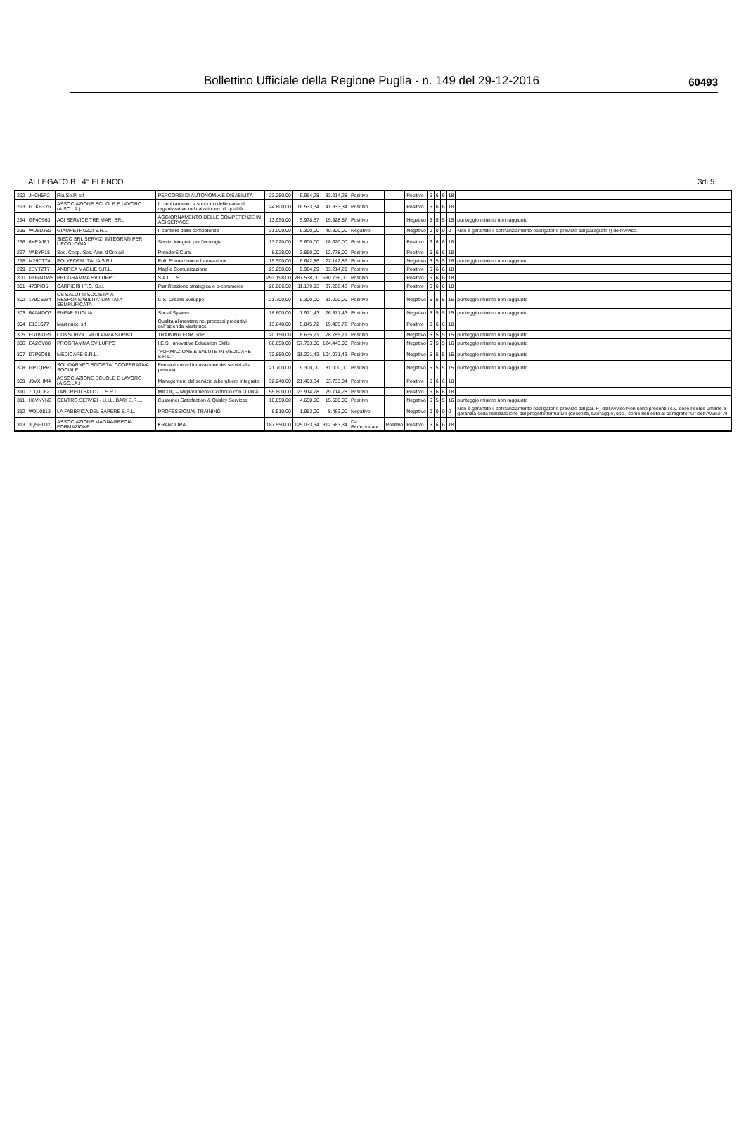Bollettino Ufficiale della Regione Puglia - n. 149 del 29-12-2016 60493
ALLEGATO B 4° ELENCO 3di 5
| 292 | JH0H5P2 | Ria.So.P. srl | PERCORSI DI AUTONOMIA E DISABILITÁ | 23.250,00 | 9.964,28 | 33.214,28 | Positivo | | Positivo | 6 | 6 | 6 | 18 | |
| 293 | GTKB3Y6 | ASSOCIAZIONE SCUOLE E LAVORO (A.SC.LA.) | Il cambiamento a supporto delle variabili organizzative nel calzaturiero di qualità | 24.800,00 | 16.533,34 | 41.333,34 | Positivo | | Positivo | 6 | 6 | 6 | 18 | |
| 294 | GF4O963 | ACI SERVICE TRE MARI SRL | AGGIORNAMENTO DELLE COMPETENZE IN ACI SERVICE | 13.950,00 | 5.978,57 | 19.928,57 | Positivo | | Negativo | 5 | 5 | 5 | 15 | punteggio minimo non raggiunto |
| 295 | WD6DJB3 | GIAMPETRUZZI S.R.L. | Il cantiere delle competenze | 31.000,00 | 9.300,00 | 40.300,00 | Negativo | | Negativo | 0 | 0 | 0 | 0 | Non è garantito il cofinanziamento obbligatorio previsto dal paragrafo f) dell'Avviso. |
| 296 | 6YRAJ81 | SIECO SRL SERVIZI INTEGRATI PER L'ECOLOGIA | Servizi integrati per l'ecologia | 13.020,00 | 5.600,00 | 18.620,00 | Positivo | | Positivo | 6 | 6 | 6 | 18 | |
| 297 | VABYF18 | Soc. Coop. Soc. Anni d'Oro arl | PrenderSiCura | 8.928,00 | 3.850,00 | 12.778,00 | Positivo | | Positivo | 6 | 6 | 6 | 18 | |
| 298 | M29DT74 | POLYFORM ITALIA S.R.L. | Poli. Formazione e Innovazione | 15.500,00 | 6.642,86 | 22.142,86 | Positivo | | Negativo | 6 | 5 | 5 | 16 | punteggio minimo non raggiunto |
| 299 | 2EYTZT7 | ANDREA MAGLIE S.R.L. | Maglie Comunicazione | 23.250,00 | 9.964,29 | 33.214,29 | Positivo | | Positivo | 6 | 6 | 6 | 18 | |
| 300 | GURNTW5 | PROGRAMMA SVILUPPO | S.A.L.U.S. | 293.198,00 | 287.538,00 | 580.736,00 | Positivo | | Positivo | 6 | 6 | 6 | 18 | |
| 301 | 473PIO5 | CARRIERI I.T.C. S.r.l. | Pianificazione strategica e e-commerce | 26.086,50 | 11.179,93 | 37.266,43 | Positivo | | Positivo | 6 | 6 | 6 | 18 | |
| 302 | 179CSW4 | CS SALOTTI SOCIETA' A RESPONSABILITA' LIMITATA SEMPLIFICATA | C.S. Creare Sviluppo | 21.700,00 | 9.300,00 | 31.000,00 | Positivo | | Negativo | 6 | 5 | 5 | 16 | punteggio minimo non raggiunto |
| 303 | BAN4DO3 | ENFAP PUGLIA | Social System | 18.600,00 | 7.971,43 | 26.571,43 | Positivo | | Negativo | 5 | 5 | 5 | 15 | punteggio minimo non raggiunto |
| 304 | E131S77 | Martinucci srl | Qualità alimentare nei processi produttivi dell'azienda Martinucci | 13.640,00 | 5.845,72 | 19.485,72 | Positivo | | Positivo | 6 | 6 | 6 | 18 | |
| 305 | FGD9UP1 | CONSORZIO VIGILANZA SURBO | TRAINING FOR GdP | 20.150,00 | 8.635,71 | 28.785,71 | Positivo | | Negativo | 5 | 5 | 5 | 15 | punteggio minimo non raggiunto |
| 306 | EA2OV88 | PROGRAMMA SVILUPPO | I.E.S. Innovative Education Skills | 66.650,00 | 57.793,00 | 124.443,00 | Positivo | | Negativo | 6 | 5 | 5 | 16 | punteggio minimo non raggiunto |
| 307 | D7P6O88 | MEDICARE S.R.L. | "FORMAZIONE E SALUTE IN MEDICARE S.R.L." | 72.850,00 | 31.221,43 | 104.071,43 | Positivo | | Negativo | 5 | 5 | 5 | 15 | punteggio minimo non raggiunto |
| 308 | GPTQPP3 | SOLIDARNEO SOCIETA' COOPERATIVA SOCIALE | Formazione ed innovazione dei servizi alla persona | 21.700,00 | 9.300,00 | 31.000,00 | Positivo | | Negativo | 5 | 5 | 5 | 15 | punteggio minimo non raggiunto |
| 309 | J9VXHM4 | ASSOCIAZIONE SCUOLE E LAVORO (A.SC.LA.) | Management del servizio alberghiero integrato | 32.240,00 | 21.493,34 | 53.733,34 | Positivo | | Positivo | 6 | 6 | 6 | 18 | |
| 310 | 7LQJC62 | TANCREDI SALOTTI S.R.L. | MICOQ – Miglioramento Continuo con Qualità | 55.800,00 | 23.914,28 | 79.714,28 | Positivo | | Positivo | 6 | 6 | 6 | 18 | |
| 311 | H6VNYN6 | CENTRO SERVIZI - U.I.L. BARI S.R.L. | Customer Satisfaction & Quality Services | 10.850,00 | 4.650,00 | 15.500,00 | Positivo | | Negativo | 6 | 5 | 5 | 16 | punteggio minimo non raggiunto |
| 312 | W9U0813 | LA FABBRICA DEL SAPERE S.R.L. | PROFESSIONAL TRAINING | 6.510,00 | 1.953,00 | 8.463,00 | Negativo | | Negativo | 0 | 0 | 0 | 0 | Non è garantito il cofinanziamento obbligatorio previsto dal par. F) dell'Avviso.Non sono presenti i c.v. delle risorse umane a garanzia della realizzazione del progetto formativo (docenze, tutoraggio, ecc.) come richiesto al paragrafo "G" dell'Avviso. Al |
| 313 | 3Q5FTO2 | ASSOCIAZIONE MAGNAGRECIA FORMAZIONE | KRANCORA | 187.550,00 | 125.033,34 | 312.583,34 | Da Perfezionare | Positivo | Positivo | 6 | 6 | 6 | 18 | |